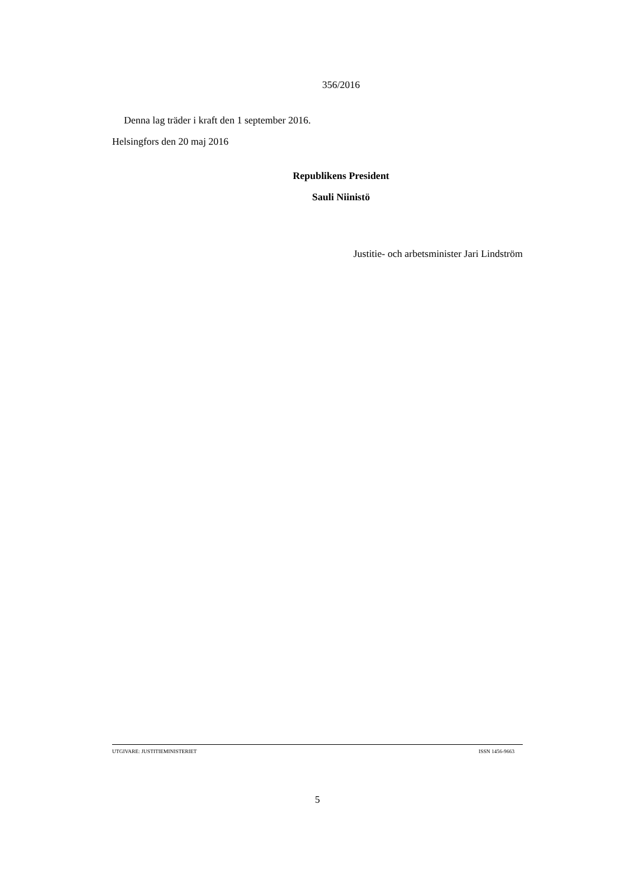356/2016
Denna lag träder i kraft den 1 september 2016.
Helsingfors den 20 maj 2016
Republikens President
Sauli Niinistö
Justitie- och arbetsminister Jari Lindström
UTGIVARE: JUSTITIEMINISTERIET ISSN 1456-9663
5